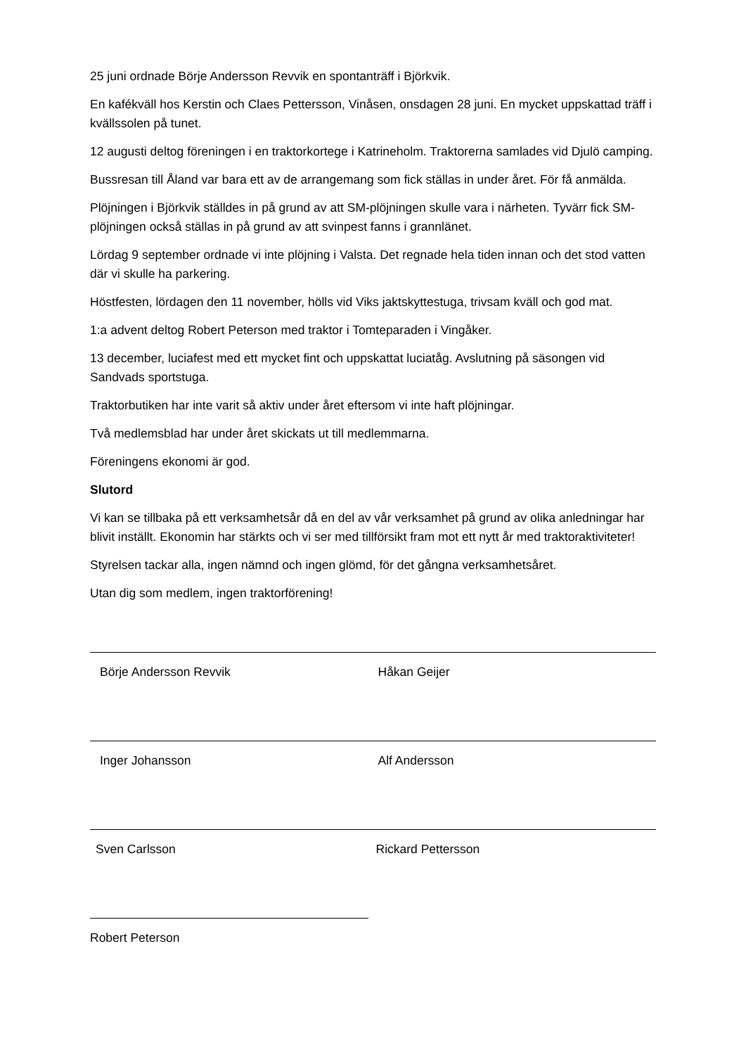25 juni ordnade Börje Andersson Revvik en spontanträff i Björkvik.
En kafékväll hos Kerstin och Claes Pettersson, Vinåsen, onsdagen 28 juni. En mycket uppskattad träff i kvällssolen på tunet.
12 augusti deltog föreningen i en traktorkortege i Katrineholm. Traktorerna samlades vid Djulö camping.
Bussresan till Åland var bara ett av de arrangemang som fick ställas in under året. För få anmälda.
Plöjningen i Björkvik ställdes in på grund av att SM-plöjningen skulle vara i närheten. Tyvärr fick SM-plöjningen också ställas in på grund av att svinpest fanns i grannlänet.
Lördag 9 september ordnade vi inte plöjning i Valsta. Det regnade hela tiden innan och det stod vatten där vi skulle ha parkering.
Höstfesten, lördagen den 11 november, hölls vid Viks jaktskyttestuga, trivsam kväll och god mat.
1:a advent deltog Robert Peterson med traktor i Tomteparaden i Vingåker.
13 december, luciafest med ett mycket fint och uppskattat luciatåg. Avslutning på säsongen vid Sandvads sportstuga.
Traktorbutiken har inte varit så aktiv under året eftersom vi inte haft plöjningar.
Två medlemsblad har under året skickats ut till medlemmarna.
Föreningens ekonomi är god.
Slutord
Vi kan se tillbaka på ett verksamhetsår då en del av vår verksamhet på grund av olika anledningar har blivit inställt. Ekonomin har stärkts och vi ser med tillförsikt fram mot ett nytt år med traktoraktiviteter!
Styrelsen tackar alla, ingen nämnd och ingen glömd, för det gångna verksamhetsåret.
Utan dig som medlem, ingen traktorförening!
Börje Andersson Revvik Håkan Geijer
Inger Johansson Alf Andersson
Sven Carlsson Rickard Pettersson
Robert Peterson